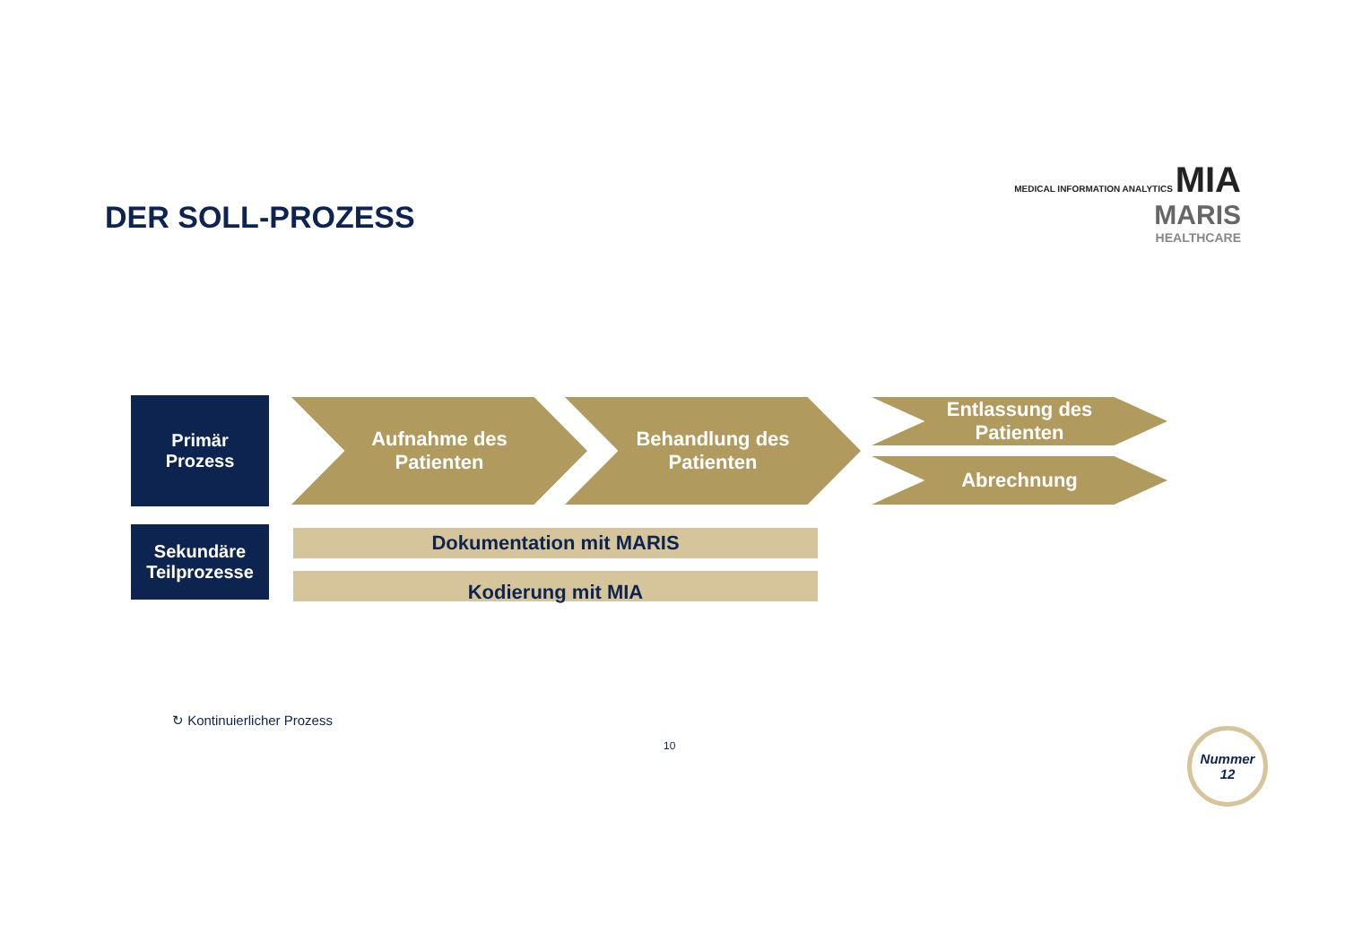DER SOLL-PROZESS
MEDICAL INFORMATION ANALYTICS MIA
MARIS
HEALTHCARE
Primär
Prozess
Sekundäre
Teilprozesse
Aufnahme des
Patienten
Behandlung des
Patienten
Entlassung des
Patienten
Abrechnung
Dokumentation mit MARIS
Kodierung mit MIA
↻ Kontinuierlicher Prozess
10
Nummer
12